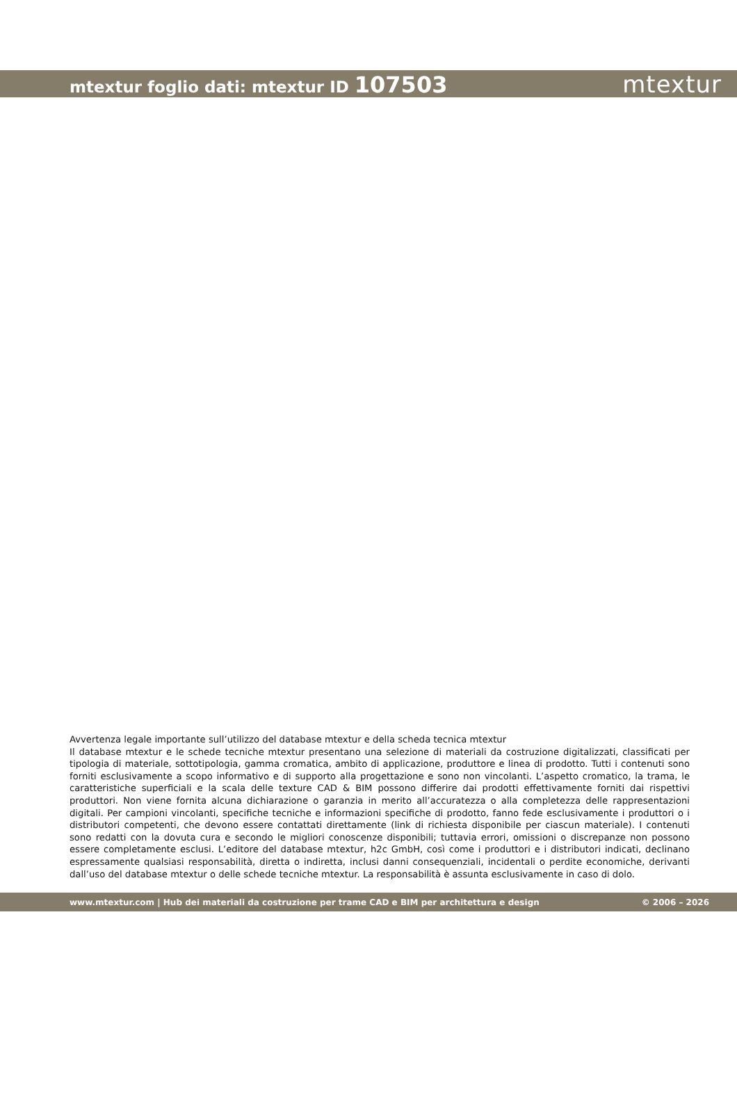mtextur foglio dati: mtextur ID 107503
mtextur
Avvertenza legale importante sull’utilizzo del database mtextur e della scheda tecnica mtextur
Il database mtextur e le schede tecniche mtextur presentano una selezione di materiali da costruzione digitalizzati, classificati per tipologia di materiale, sottotipologia, gamma cromatica, ambito di applicazione, produttore e linea di prodotto. Tutti i contenuti sono forniti esclusivamente a scopo informativo e di supporto alla progettazione e sono non vincolanti. L’aspetto cromatico, la trama, le caratteristiche superficiali e la scala delle texture CAD & BIM possono differire dai prodotti effettivamente forniti dai rispettivi produttori. Non viene fornita alcuna dichiarazione o garanzia in merito all’accuratezza o alla completezza delle rappresentazioni digitali. Per campioni vincolanti, specifiche tecniche e informazioni specifiche di prodotto, fanno fede esclusivamente i produttori o i distributori competenti, che devono essere contattati direttamente (link di richiesta disponibile per ciascun materiale). I contenuti sono redatti con la dovuta cura e secondo le migliori conoscenze disponibili; tuttavia errori, omissioni o discrepanze non possono essere completamente esclusi. L’editore del database mtextur, h2c GmbH, così come i produttori e i distributori indicati, declinano espressamente qualsiasi responsabilità, diretta o indiretta, inclusi danni consequenziali, incidentali o perdite economiche, derivanti dall’uso del database mtextur o delle schede tecniche mtextur. La responsabilità è assunta esclusivamente in caso di dolo.
www.mtextur.com | Hub dei materiali da costruzione per trame CAD e BIM per architettura e design © 2006 – 2026